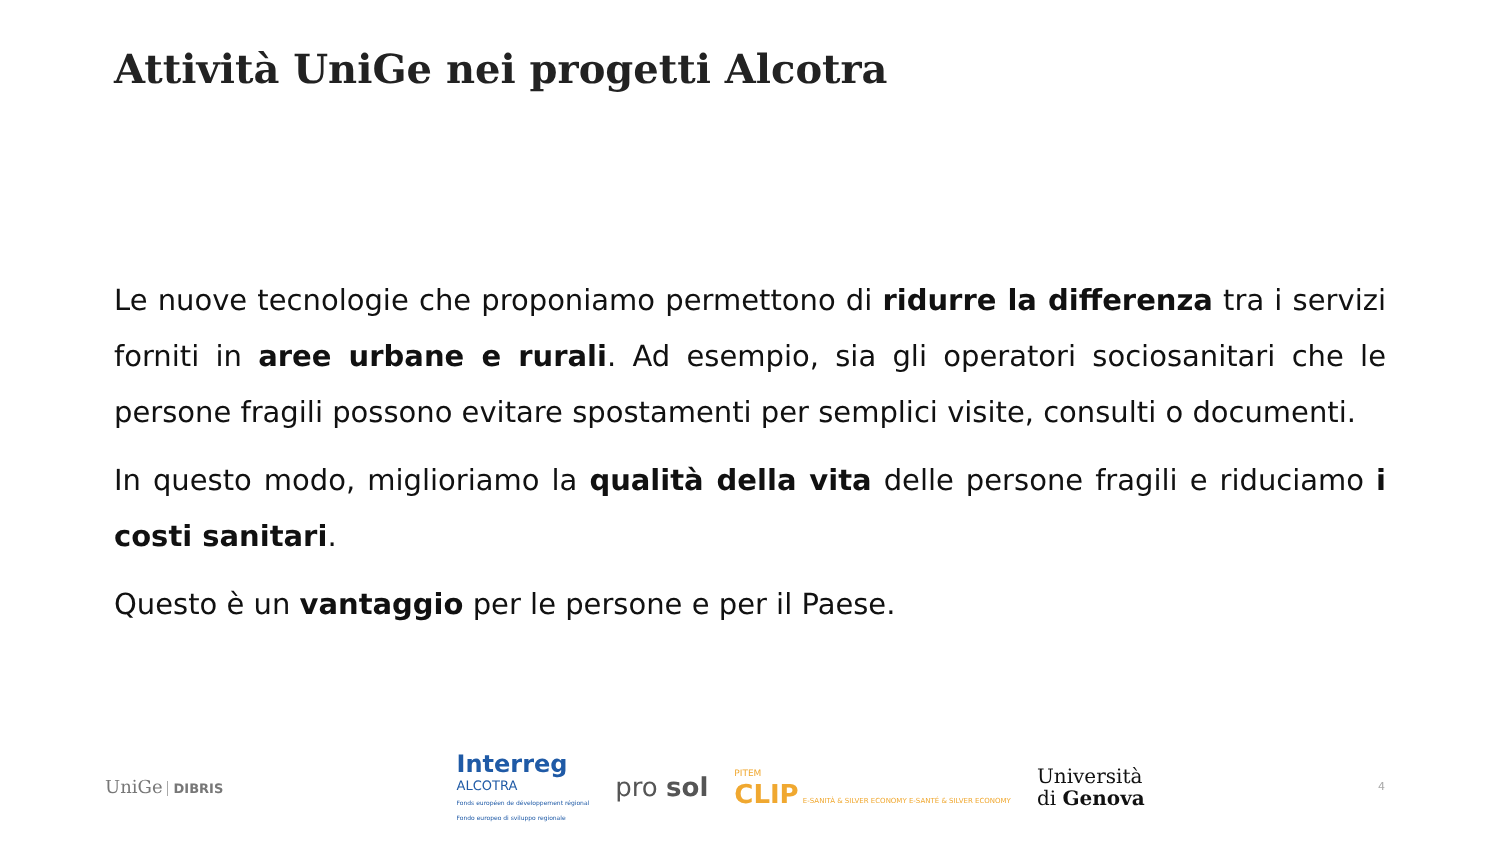Attività UniGe nei progetti Alcotra
Le nuove tecnologie che proponiamo permettono di ridurre la differenza tra i servizi forniti in aree urbane e rurali. Ad esempio, sia gli operatori sociosanitari che le persone fragili possono evitare spostamenti per semplici visite, consulti o documenti.
In questo modo, miglioriamo la qualità della vita delle persone fragili e riduciamo i costi sanitari.
Questo è un vantaggio per le persone e per il Paese.
UniGe DIBRIS
Interreg
ALCOTRA
Fonds européen de développement régional
Fondo europeo di sviluppo regionale
pro sol
PITEM
CLIP E-SANITÀ & SILVER ECONOMY E-SANTÉ & SILVER ECONOMY
Università
di Genova
4